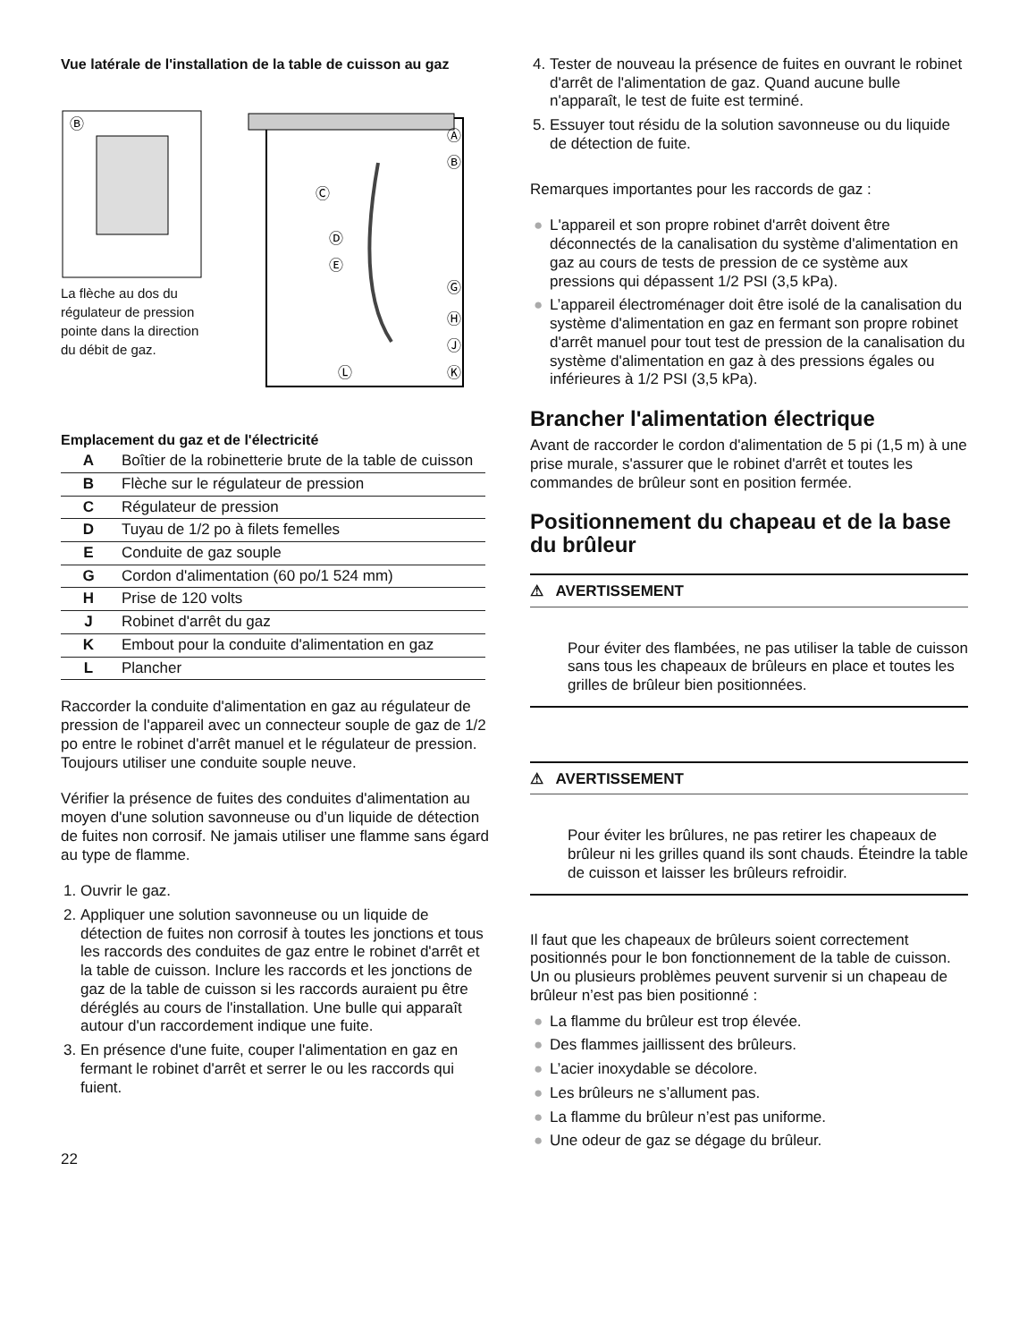Vue latérale de l'installation de la table de cuisson au gaz
Ⓑ
La flèche au dos du régulateur de pression pointe dans la direction du débit de gaz.
Ⓐ
Ⓑ
Ⓒ
Ⓓ
Ⓔ
Ⓖ
Ⓗ
Ⓙ
Ⓚ
Ⓛ
Emplacement du gaz et de l'électricité
| A | Boîtier de la robinetterie brute de la table de cuisson |
| B | Flèche sur le régulateur de pression |
| C | Régulateur de pression |
| D | Tuyau de 1/2 po à filets femelles |
| E | Conduite de gaz souple |
| G | Cordon d'alimentation (60 po/1 524 mm) |
| H | Prise de 120 volts |
| J | Robinet d'arrêt du gaz |
| K | Embout pour la conduite d'alimentation en gaz |
| L | Plancher |
Raccorder la conduite d'alimentation en gaz au régulateur de pression de l'appareil avec un connecteur souple de gaz de 1/2 po entre le robinet d'arrêt manuel et le régulateur de pression. Toujours utiliser une conduite souple neuve.
Vérifier la présence de fuites des conduites d'alimentation au moyen d'une solution savonneuse ou d’un liquide de détection de fuites non corrosif. Ne jamais utiliser une flamme sans égard au type de flamme.
1. Ouvrir le gaz.
2. Appliquer une solution savonneuse ou un liquide de détection de fuites non corrosif à toutes les jonctions et tous les raccords des conduites de gaz entre le robinet d'arrêt et la table de cuisson. Inclure les raccords et les jonctions de gaz de la table de cuisson si les raccords auraient pu être déréglés au cours de l'installation. Une bulle qui apparaît autour d'un raccordement indique une fuite.
3. En présence d'une fuite, couper l'alimentation en gaz en fermant le robinet d'arrêt et serrer le ou les raccords qui fuient.
22
4. Tester de nouveau la présence de fuites en ouvrant le robinet d'arrêt de l'alimentation de gaz. Quand aucune bulle n'apparaît, le test de fuite est terminé.
5. Essuyer tout résidu de la solution savonneuse ou du liquide de détection de fuite.
Remarques importantes pour les raccords de gaz :
● L'appareil et son propre robinet d'arrêt doivent être déconnectés de la canalisation du système d'alimentation en gaz au cours de tests de pression de ce système aux pressions qui dépassent 1/2 PSI (3,5 kPa).
● L’appareil électroménager doit être isolé de la canalisation du système d'alimentation en gaz en fermant son propre robinet d'arrêt manuel pour tout test de pression de la canalisation du système d'alimentation en gaz à des pressions égales ou inférieures à 1/2 PSI (3,5 kPa).
Brancher l'alimentation électrique
Avant de raccorder le cordon d'alimentation de 5 pi (1,5 m) à une prise murale, s'assurer que le robinet d'arrêt et toutes les commandes de brûleur sont en position fermée.
Positionnement du chapeau et de la base du brûleur
⚠ AVERTISSEMENT
Pour éviter des flambées, ne pas utiliser la table de cuisson sans tous les chapeaux de brûleurs en place et toutes les grilles de brûleur bien positionnées.
⚠ AVERTISSEMENT
Pour éviter les brûlures, ne pas retirer les chapeaux de brûleur ni les grilles quand ils sont chauds. Éteindre la table de cuisson et laisser les brûleurs refroidir.
Il faut que les chapeaux de brûleurs soient correctement positionnés pour le bon fonctionnement de la table de cuisson. Un ou plusieurs problèmes peuvent survenir si un chapeau de brûleur n’est pas bien positionné :
● La flamme du brûleur est trop élevée.
● Des flammes jaillissent des brûleurs.
● L’acier inoxydable se décolore.
● Les brûleurs ne s’allument pas.
● La flamme du brûleur n’est pas uniforme.
● Une odeur de gaz se dégage du brûleur.